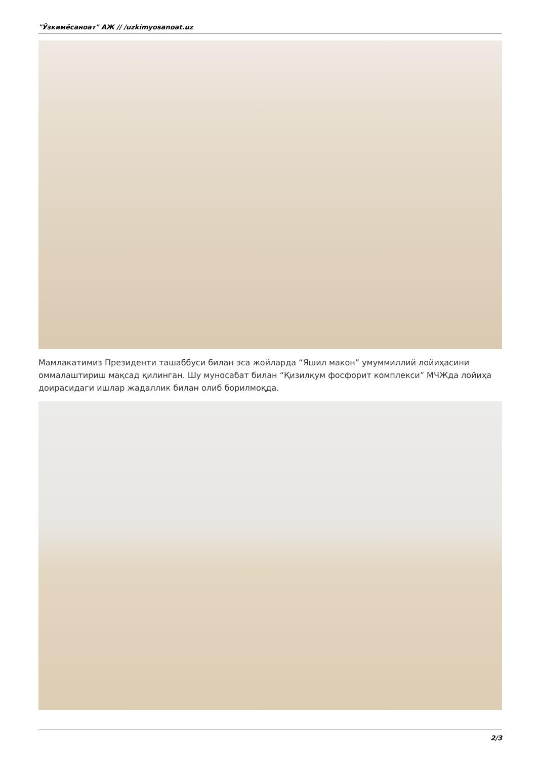"Ўзкимёсаноат" АЖ // /uzkimyosanoat.uz
Мамлакатимиз Президенти ташаббуси билан эса жойларда “Яшил макон” умуммиллий лойиҳасини оммалаштириш мақсад қилинган. Шу муносабат билан “Қизилқум фосфорит комплекси” МЧЖда лойиҳа доирасидаги ишлар жадаллик билан олиб борилмоқда.
2/3